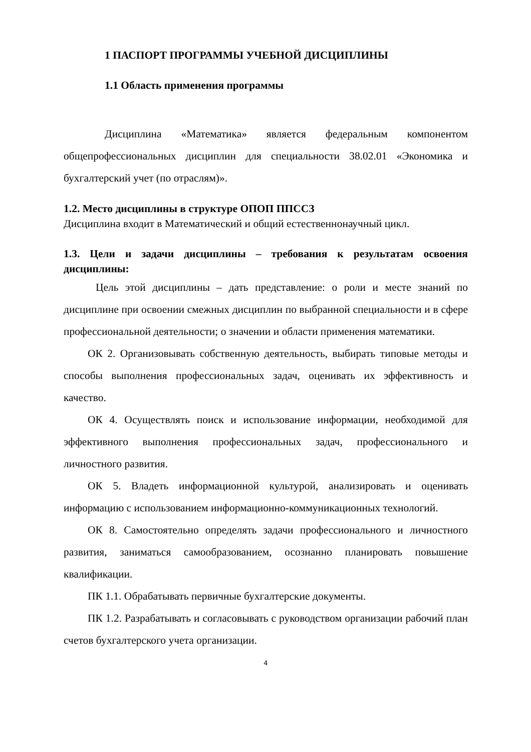1 ПАСПОРТ ПРОГРАММЫ УЧЕБНОЙ ДИСЦИПЛИНЫ
1.1 Область применения программы
Дисциплина «Математика» является федеральным компонентом общепрофессиональных дисциплин для специальности 38.02.01 «Экономика и бухгалтерский учет (по отраслям)».
1.2. Место дисциплины в структуре ОПОП ППССЗ
Дисциплина входит в Математический и общий естественнонаучный цикл.
1.3. Цели и задачи дисциплины – требования к результатам освоения дисциплины:
Цель этой дисциплины – дать представление: о роли и месте знаний по дисциплине при освоении смежных дисциплин по выбранной специальности и в сфере профессиональной деятельности; о значении и области применения математики.
ОК 2. Организовывать собственную деятельность, выбирать типовые методы и способы выполнения профессиональных задач, оценивать их эффективность и качество.
ОК 4. Осуществлять поиск и использование информации, необходимой для эффективного выполнения профессиональных задач, профессионального и личностного развития.
ОК 5. Владеть информационной культурой, анализировать и оценивать информацию с использованием информационно-коммуникационных технологий.
ОК 8. Самостоятельно определять задачи профессионального и личностного развития, заниматься самообразованием, осознанно планировать повышение квалификации.
ПК 1.1. Обрабатывать первичные бухгалтерские документы.
ПК 1.2. Разрабатывать и согласовывать с руководством организации рабочий план счетов бухгалтерского учета организации.
4